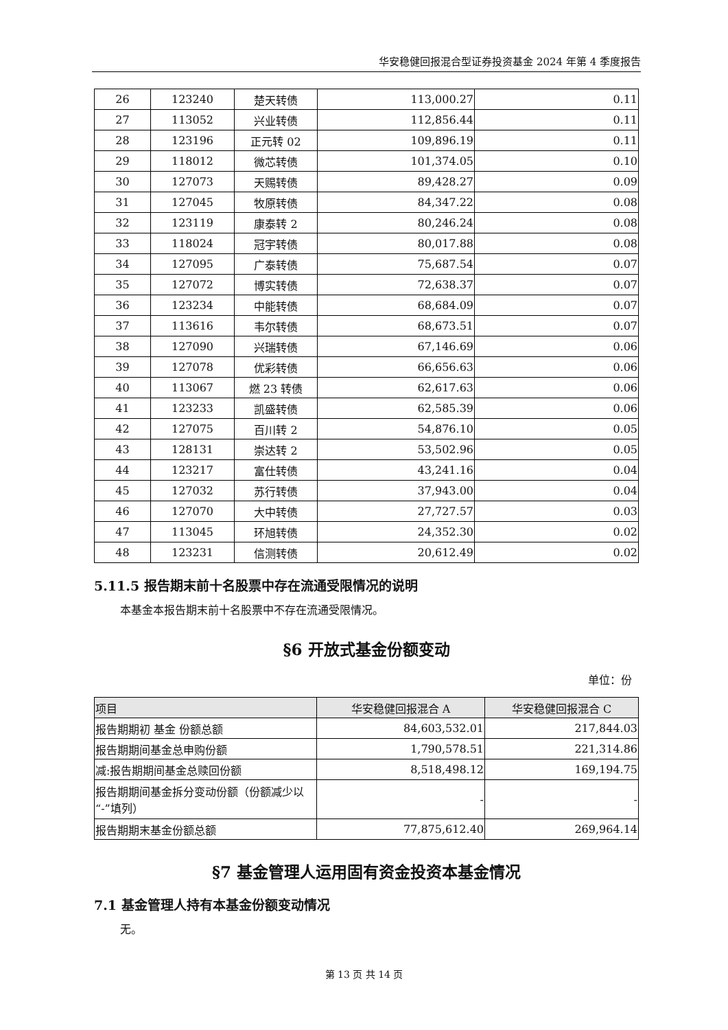华安稳健回报混合型证券投资基金 2024 年第 4 季度报告
| 26 | 123240 | 楚天转债 | 113,000.27 | 0.11 |
| 27 | 113052 | 兴业转债 | 112,856.44 | 0.11 |
| 28 | 123196 | 正元转 02 | 109,896.19 | 0.11 |
| 29 | 118012 | 微芯转债 | 101,374.05 | 0.10 |
| 30 | 127073 | 天赐转债 | 89,428.27 | 0.09 |
| 31 | 127045 | 牧原转债 | 84,347.22 | 0.08 |
| 32 | 123119 | 康泰转 2 | 80,246.24 | 0.08 |
| 33 | 118024 | 冠宇转债 | 80,017.88 | 0.08 |
| 34 | 127095 | 广泰转债 | 75,687.54 | 0.07 |
| 35 | 127072 | 博实转债 | 72,638.37 | 0.07 |
| 36 | 123234 | 中能转债 | 68,684.09 | 0.07 |
| 37 | 113616 | 韦尔转债 | 68,673.51 | 0.07 |
| 38 | 127090 | 兴瑞转债 | 67,146.69 | 0.06 |
| 39 | 127078 | 优彩转债 | 66,656.63 | 0.06 |
| 40 | 113067 | 燃 23 转债 | 62,617.63 | 0.06 |
| 41 | 123233 | 凯盛转债 | 62,585.39 | 0.06 |
| 42 | 127075 | 百川转 2 | 54,876.10 | 0.05 |
| 43 | 128131 | 崇达转 2 | 53,502.96 | 0.05 |
| 44 | 123217 | 富仕转债 | 43,241.16 | 0.04 |
| 45 | 127032 | 苏行转债 | 37,943.00 | 0.04 |
| 46 | 127070 | 大中转债 | 27,727.57 | 0.03 |
| 47 | 113045 | 环旭转债 | 24,352.30 | 0.02 |
| 48 | 123231 | 信测转债 | 20,612.49 | 0.02 |
5.11.5 报告期末前十名股票中存在流通受限情况的说明
本基金本报告期末前十名股票中不存在流通受限情况。
§6 开放式基金份额变动
单位：份
| 项目 | 华安稳健回报混合 A | 华安稳健回报混合 C |
| --- | --- | --- |
| 报告期期初 基金 份额总额 | 84,603,532.01 | 217,844.03 |
| 报告期期间基金总申购份额 | 1,790,578.51 | 221,314.86 |
| 减:报告期期间基金总赎回份额 | 8,518,498.12 | 169,194.75 |
| 报告期期间基金拆分变动份额（份额减少以“-”填列） | - | - |
| 报告期期末基金份额总额 | 77,875,612.40 | 269,964.14 |
§7 基金管理人运用固有资金投资本基金情况
7.1 基金管理人持有本基金份额变动情况
无。
第 13 页 共 14 页